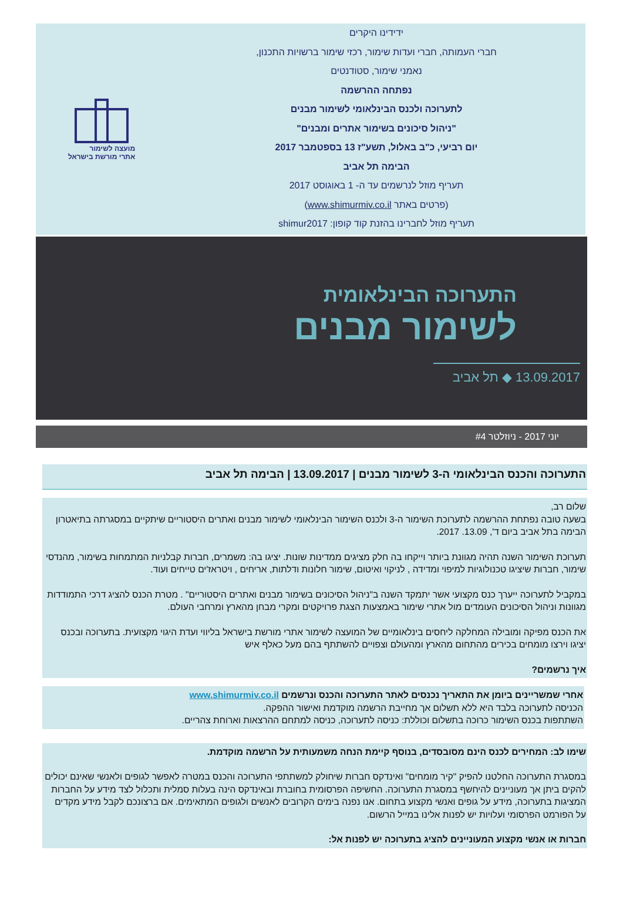ידידינו היקרים
חברי העמותה, חברי ועדות שימור, רכזי שימור ברשויות התכנון,
נאמני שימור, סטודנטים
נפתחה ההרשמה
לתערוכה ולכנס הבינלאומי לשימור מבנים
"ניהול סיכונים בשימור אתרים ומבנים"
יום רביעי, כ"ב באלול, תשע"ז 13 בספטמבר 2017
הבימה תל אביב
תעריף מוזל לנרשמים עד ה- 1 באוגוסט 2017
(פרטים באתר www.shimurmiv.co.il)
תעריף מוזל לחברינו בהזנת קוד קופון: shimur2017
מועצה לשימור
אתרי מורשת בישראל
התערוכה הבינלאומית
לשימור מבנים
13.09.2017 ◆ תל אביב
יוני 2017 - ניוזלטר #4
התערוכה והכנס הבינלאומי ה-3 לשימור מבנים | 13.09.2017 | הבימה תל אביב
שלום רב,
בשעה טובה נפתחת ההרשמה לתערוכת השימור ה-3 ולכנס השימור הבינלאומי לשימור מבנים ואתרים היסטוריים שיתקיים במסגרתה בתיאטרון הבימה בתל אביב ביום ד', 13.09. 2017.
תערוכת השימור השנה תהיה מגוונת ביותר וייקחו בה חלק מציגים ממדינות שונות. יציגו בה: משמרים, חברות קבלניות המתמחות בשימור, מהנדסי שימור, חברות שיציגו טכנולוגיות למיפוי ומדידה , לניקוי ואיטום, שימור חלונות ודלתות, אריחים , ויטראז'ים טייחים ועוד.
במקביל לתערוכה ייערך כנס מקצועי אשר יתמקד השנה ב"ניהול הסיכונים בשימור מבנים ואתרים היסטוריים" . מטרת הכנס להציג דרכי התמודדות מגוונות וניהול הסיכונים העומדים מול אתרי שימור באמצעות הצגת פרויקטים ומקרי מבחן מהארץ ומרחבי העולם.
את הכנס מפיקה ומובילה המחלקה ליחסים בינלאומיים של המועצה לשימור אתרי מורשת בישראל בליווי ועדת היגוי מקצועית. בתערוכה ובכנס יציגו וירצו מומחים בכירים מהתחום מהארץ ומהעולם וצפויים להשתתף בהם מעל כאלף איש
איך נרשמים?
אחרי שמשריינים ביומן את התאריך נכנסים לאתר התערוכה והכנס ונרשמים www.shimurmiv.co.il
הכניסה לתערוכה בלבד היא ללא תשלום אך מחייבת הרשמה מוקדמת ואישור ההפקה.
השתתפות בכנס השימור כרוכה בתשלום וכוללת: כניסה לתערוכה, כניסה למתחם ההרצאות וארוחת צהריים.
שימו לב: המחירים לכנס הינם מסובסדים, בנוסף קיימת הנחה משמעותית על הרשמה מוקדמת.
במסגרת התערוכה החלטנו להפיק "קיר מומחים" ואינדקס חברות שיחולק למשתתפי התערוכה והכנס במטרה לאפשר לגופים ולאנשי שאינם יכולים להקים ביתן אך מעוניינים להיחשף במסגרת התערוכה. החשיפה הפרסומית בחוברת ובאינדקס הינה בעלות סמלית ותכלול לצד מידע על החברות המציגות בתערוכה, מידע על גופים ואנשי מקצוע בתחום. אנו נפנה בימים הקרובים לאנשים ולגופים המתאימים. אם ברצונכם לקבל מידע מקדים על הפורמט הפרסומי ועלויות יש לפנות אלינו במייל הרשום.
חברות או אנשי מקצוע המעוניינים להציג בתערוכה יש לפנות אל: